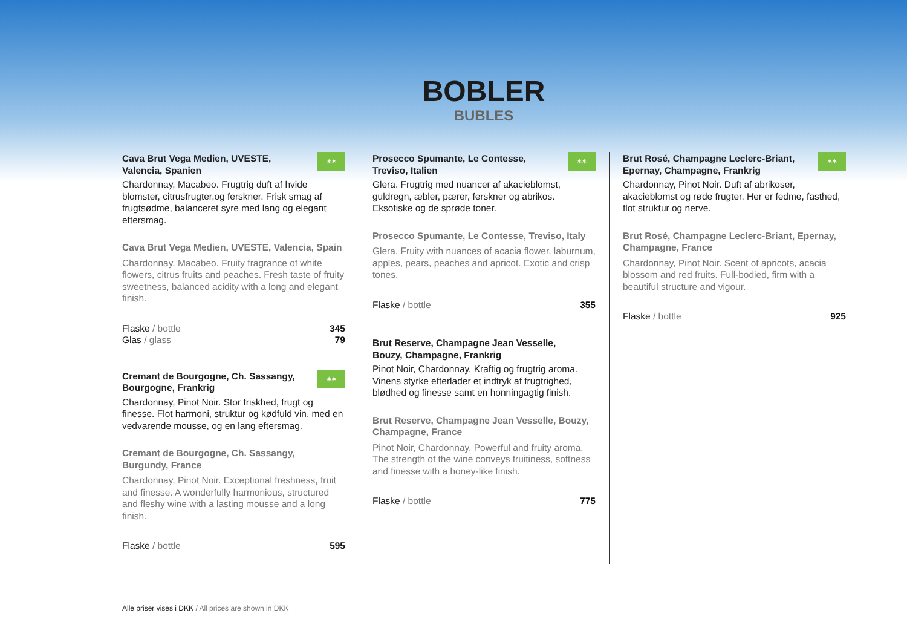BOBLER
BUBLES
Cava Brut Vega Medien, UVESTE,
Valencia, Spanien
✶✶
Chardonnay, Macabeo. Frugtrig duft af hvide blomster, citrusfrugter,og ferskner. Frisk smag af frugtsødme, balanceret syre med lang og elegant eftersmag.
Cava Brut Vega Medien, UVESTE, Valencia, Spain
Chardonnay, Macabeo. Fruity fragrance of white flowers, citrus fruits and peaches. Fresh taste of fruity sweetness, balanced acidity with a long and elegant finish.
Flaske / bottle 345
Glas / glass 79
Cremant de Bourgogne, Ch. Sassangy,
Bourgogne, Frankrig
✶✶
Chardonnay, Pinot Noir. Stor friskhed, frugt og finesse. Flot harmoni, struktur og kødfuld vin, med en vedvarende mousse, og en lang eftersmag.
Cremant de Bourgogne, Ch. Sassangy,
Burgundy, France
Chardonnay, Pinot Noir. Exceptional freshness, fruit and finesse. A wonderfully harmonious, structured and fleshy wine with a lasting mousse and a long finish.
Flaske / bottle 595
Prosecco Spumante, Le Contesse,
Treviso, Italien
✶✶
Glera. Frugtrig med nuancer af akacieblomst, guldregn, æbler, pærer, ferskner og abrikos. Eksotiske og de sprøde toner.
Prosecco Spumante, Le Contesse, Treviso, Italy
Glera. Fruity with nuances of acacia flower, laburnum, apples, pears, peaches and apricot. Exotic and crisp tones.
Flaske / bottle 355
Brut Reserve, Champagne Jean Vesselle,
Bouzy, Champagne, Frankrig
Pinot Noir, Chardonnay. Kraftig og frugtrig aroma. Vinens styrke efterlader et indtryk af frugtrighed, blødhed og finesse samt en honningagtig finish.
Brut Reserve, Champagne Jean Vesselle, Bouzy, Champagne, France
Pinot Noir, Chardonnay. Powerful and fruity aroma. The strength of the wine conveys fruitiness, softness and finesse with a honey-like finish.
Flaske / bottle 775
Brut Rosé, Champagne Leclerc-Briant,
Epernay, Champagne, Frankrig
✶✶
Chardonnay, Pinot Noir. Duft af abrikoser, akacieblomst og røde frugter. Her er fedme, fasthed, flot struktur og nerve.
Brut Rosé, Champagne Leclerc-Briant, Epernay, Champagne, France
Chardonnay, Pinot Noir. Scent of apricots, acacia blossom and red fruits. Full-bodied, firm with a beautiful structure and vigour.
Flaske / bottle 925
Alle priser vises i DKK / All prices are shown in DKK